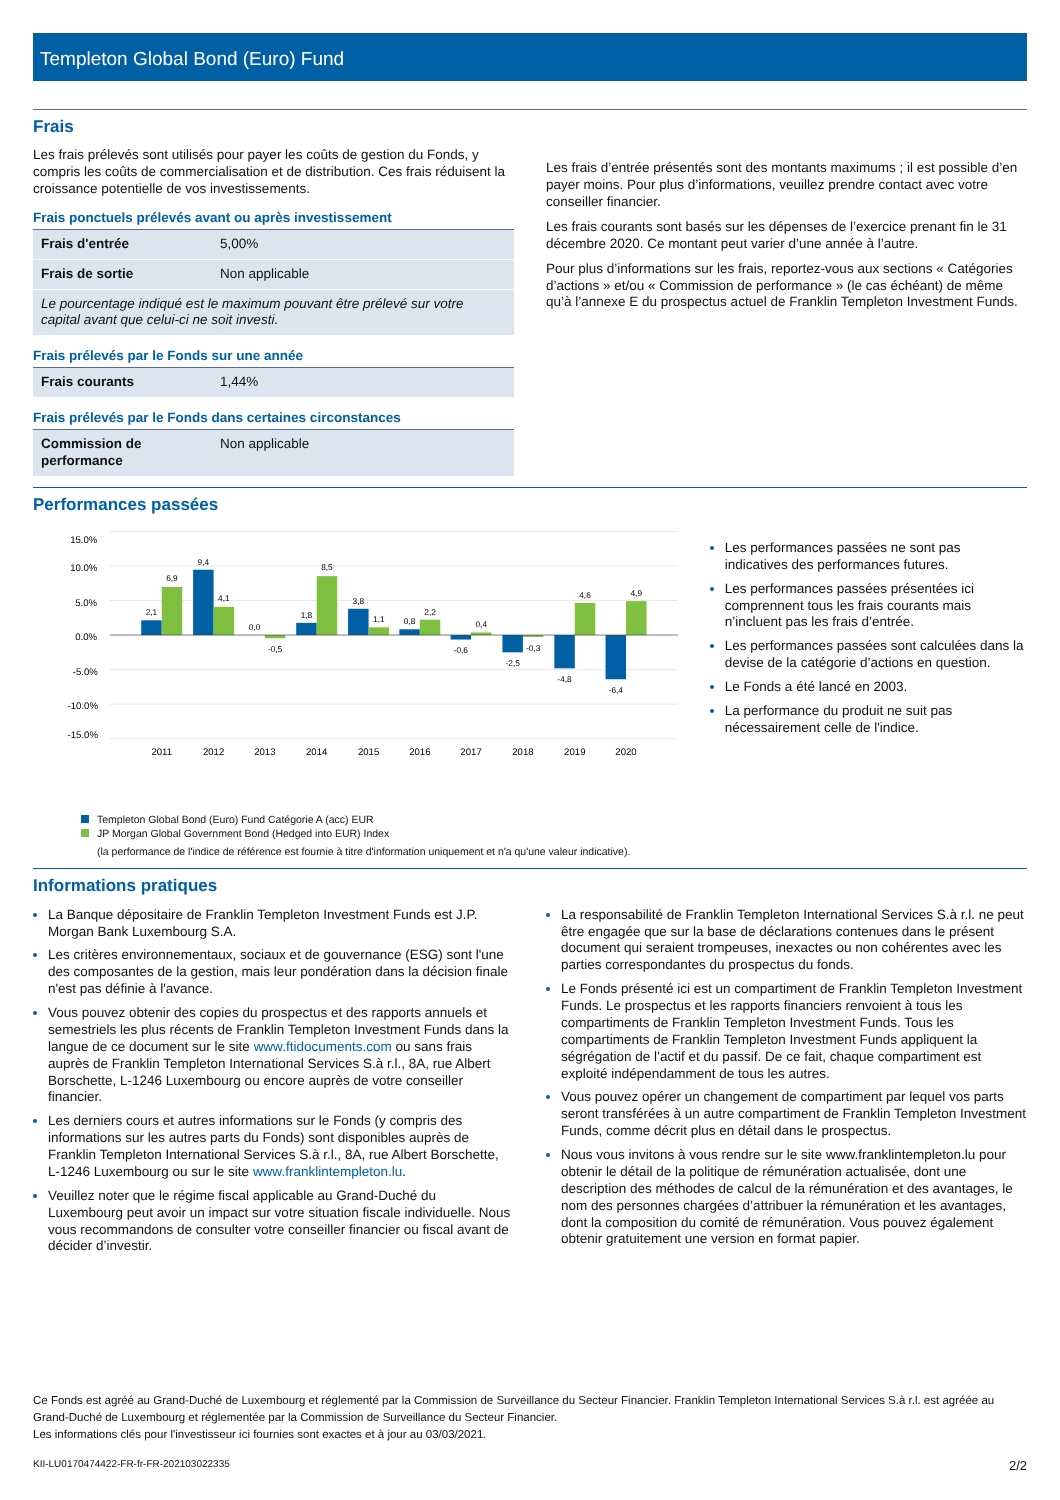Templeton Global Bond (Euro) Fund
Frais
Les frais prélevés sont utilisés pour payer les coûts de gestion du Fonds, y compris les coûts de commercialisation et de distribution. Ces frais réduisent la croissance potentielle de vos investissements.
Frais ponctuels prélevés avant ou après investissement
| Frais d'entrée | 5,00% |
| Frais de sortie | Non applicable |
| Le pourcentage indiqué est le maximum pouvant être prélevé sur votre capital avant que celui-ci ne soit investi. | |
Frais prélevés par le Fonds sur une année
| Frais courants | 1,44% |
Frais prélevés par le Fonds dans certaines circonstances
| Commission de performance | Non applicable |
Les frais d’entrée présentés sont des montants maximums ; il est possible d’en payer moins. Pour plus d’informations, veuillez prendre contact avec votre conseiller financier.
Les frais courants sont basés sur les dépenses de l’exercice prenant fin le 31 décembre 2020. Ce montant peut varier d’une année à l’autre.
Pour plus d’informations sur les frais, reportez-vous aux sections « Catégories d’actions » et/ou « Commission de performance » (le cas échéant) de même qu’à l’annexe E du prospectus actuel de Franklin Templeton Investment Funds.
Performances passées
15.0%
10.0%
5.0%
0.0%
-5.0%
-10.0%
-15.0%
2,1
6,9
9,4
4,1
0,0
-0,5
1,8
8,5
3,8
1,1
0,8
2,2
-0,6
0,4
-2,5
-0,3
-4,8
4,6
-6,4
4,9
2011
2012
2013
2014
2015
2016
2017
2018
2019
2020
Les performances passées ne sont pas indicatives des performances futures.
Les performances passées présentées ici comprennent tous les frais courants mais n’incluent pas les frais d’entrée.
Les performances passées sont calculées dans la devise de la catégorie d’actions en question.
Le Fonds a été lancé en 2003.
La performance du produit ne suit pas nécessairement celle de l'indice.
Templeton Global Bond (Euro) Fund Catégorie A (acc) EUR
JP Morgan Global Government Bond (Hedged into EUR) Index
(la performance de l'indice de référence est fournie à titre d'information uniquement et n'a qu'une valeur indicative).
Informations pratiques
La Banque dépositaire de Franklin Templeton Investment Funds est J.P. Morgan Bank Luxembourg S.A.
Les critères environnementaux, sociaux et de gouvernance (ESG) sont l'une des composantes de la gestion, mais leur pondération dans la décision finale n'est pas définie à l'avance.
Vous pouvez obtenir des copies du prospectus et des rapports annuels et semestriels les plus récents de Franklin Templeton Investment Funds dans la langue de ce document sur le site www.ftidocuments.com ou sans frais auprès de Franklin Templeton International Services S.à r.l., 8A, rue Albert Borschette, L-1246 Luxembourg ou encore auprès de votre conseiller financier.
Les derniers cours et autres informations sur le Fonds (y compris des informations sur les autres parts du Fonds) sont disponibles auprès de Franklin Templeton International Services S.à r.l., 8A, rue Albert Borschette, L-1246 Luxembourg ou sur le site www.franklintempleton.lu.
Veuillez noter que le régime fiscal applicable au Grand-Duché du Luxembourg peut avoir un impact sur votre situation fiscale individuelle. Nous vous recommandons de consulter votre conseiller financier ou fiscal avant de décider d’investir.
La responsabilité de Franklin Templeton International Services S.à r.l. ne peut être engagée que sur la base de déclarations contenues dans le présent document qui seraient trompeuses, inexactes ou non cohérentes avec les parties correspondantes du prospectus du fonds.
Le Fonds présenté ici est un compartiment de Franklin Templeton Investment Funds. Le prospectus et les rapports financiers renvoient à tous les compartiments de Franklin Templeton Investment Funds. Tous les compartiments de Franklin Templeton Investment Funds appliquent la ségrégation de l’actif et du passif. De ce fait, chaque compartiment est exploité indépendamment de tous les autres.
Vous pouvez opérer un changement de compartiment par lequel vos parts seront transférées à un autre compartiment de Franklin Templeton Investment Funds, comme décrit plus en détail dans le prospectus.
Nous vous invitons à vous rendre sur le site www.franklintempleton.lu pour obtenir le détail de la politique de rémunération actualisée, dont une description des méthodes de calcul de la rémunération et des avantages, le nom des personnes chargées d’attribuer la rémunération et les avantages, dont la composition du comité de rémunération. Vous pouvez également obtenir gratuitement une version en format papier.
Ce Fonds est agréé au Grand-Duché de Luxembourg et réglementé par la Commission de Surveillance du Secteur Financier. Franklin Templeton International Services S.à r.l. est agréée au Grand-Duché de Luxembourg et réglementée par la Commission de Surveillance du Secteur Financier.
Les informations clés pour l'investisseur ici fournies sont exactes et à jour au 03/03/2021.
KII-LU0170474422-FR-fr-FR-202103022335 2/2